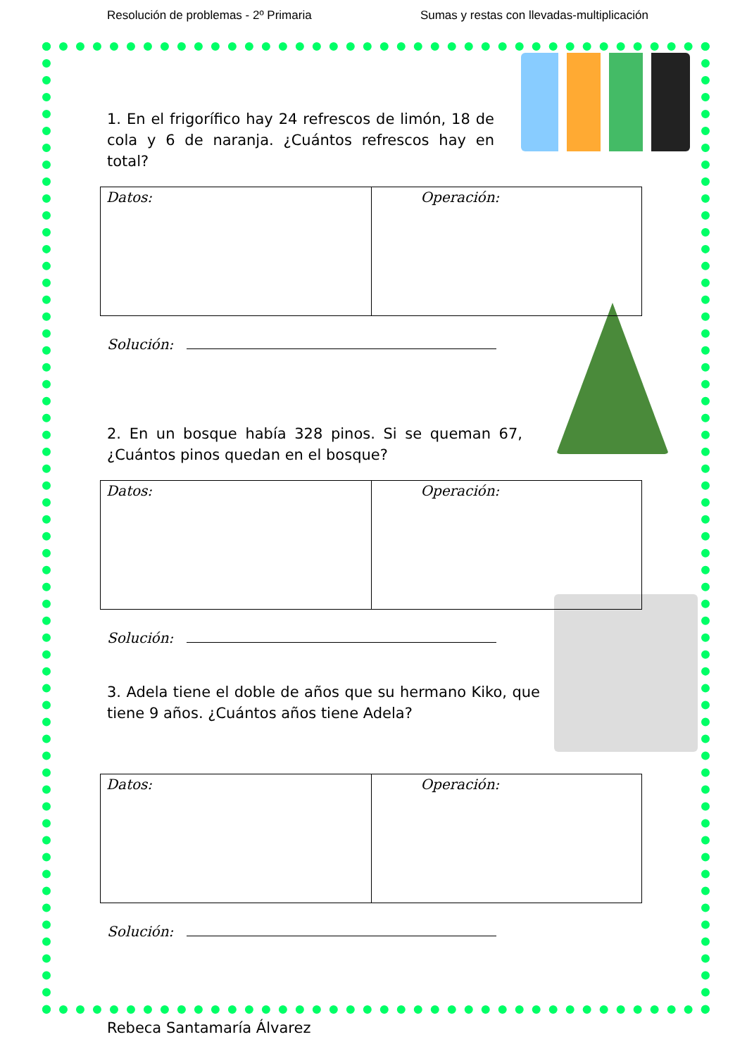Resolución de problemas - 2º Primaria Sumas y restas con llevadas-multiplicación
1. En el frigorífico hay 24 refrescos de limón, 18 de cola y 6 de naranja. ¿Cuántos refrescos hay en total?
| Datos: | Operación: |
Solución:
2. En un bosque había 328 pinos. Si se queman 67, ¿Cuántos pinos quedan en el bosque?
| Datos: | Operación: |
Solución:
3. Adela tiene el doble de años que su hermano Kiko, que tiene 9 años. ¿Cuántos años tiene Adela?
| Datos: | Operación: |
Solución:
Rebeca Santamaría Álvarez